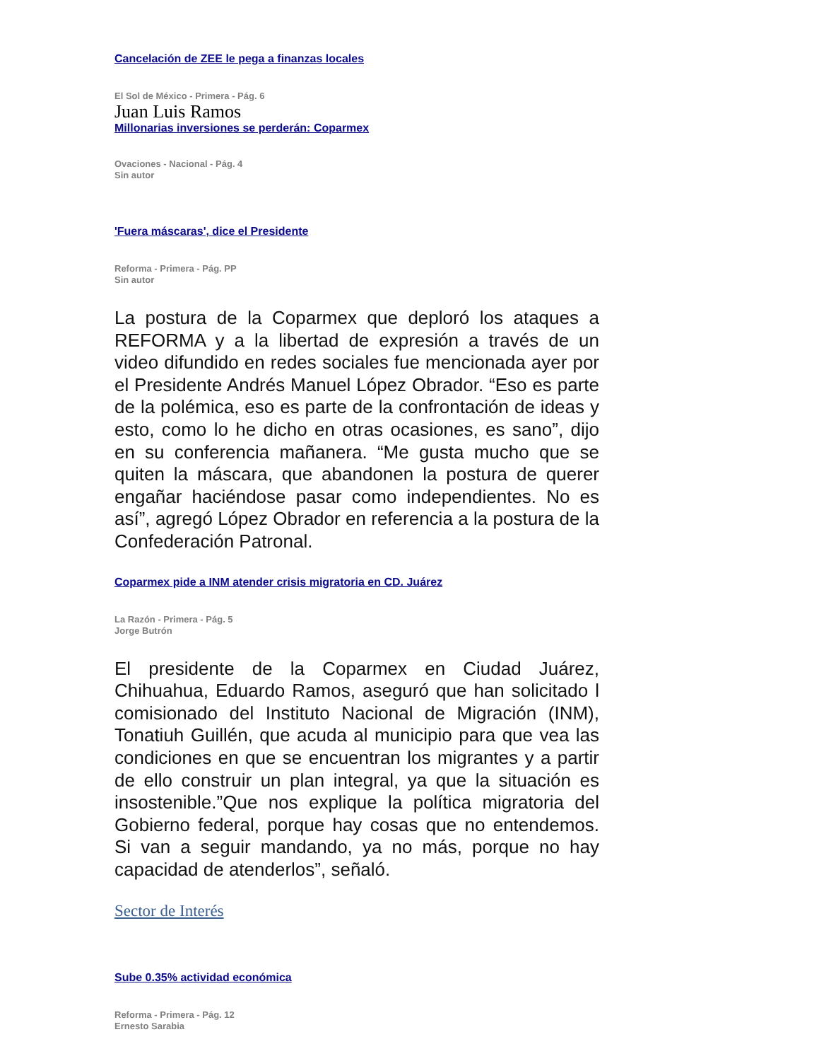Cancelación de ZEE le pega a finanzas locales
El Sol de México - Primera - Pág. 6
Juan Luis Ramos
Millonarias inversiones se perderán: Coparmex
Ovaciones - Nacional - Pág. 4
Sin autor
'Fuera máscaras', dice el Presidente
Reforma - Primera - Pág. PP
Sin autor
La postura de la Coparmex que deploró los ataques a REFORMA y a la libertad de expresión a través de un video difundido en redes sociales fue mencionada ayer por el Presidente Andrés Manuel López Obrador. “Eso es parte de la polémica, eso es parte de la confrontación de ideas y esto, como lo he dicho en otras ocasiones, es sano”, dijo en su conferencia mañanera. “Me gusta mucho que se quiten la máscara, que abandonen la postura de querer engañar haciéndose pasar como independientes. No es así”, agregó López Obrador en referencia a la postura de la Confederación Patronal.
Coparmex pide a INM atender crisis migratoria en CD. Juárez
La Razón - Primera - Pág. 5
Jorge Butrón
El presidente de la Coparmex en Ciudad Juárez, Chihuahua, Eduardo Ramos, aseguró que han solicitado l comisionado del Instituto Nacional de Migración (INM), Tonatiuh Guillén, que acuda al municipio para que vea las condiciones en que se encuentran los migrantes y a partir de ello construir un plan integral, ya que la situación es insostenible.”Que nos explique la política migratoria del Gobierno federal, porque hay cosas que no entendemos. Si van a seguir mandando, ya no más, porque no hay capacidad de atenderlos”, señaló.
Sector de Interés
Sube 0.35% actividad económica
Reforma - Primera - Pág. 12
Ernesto Sarabia